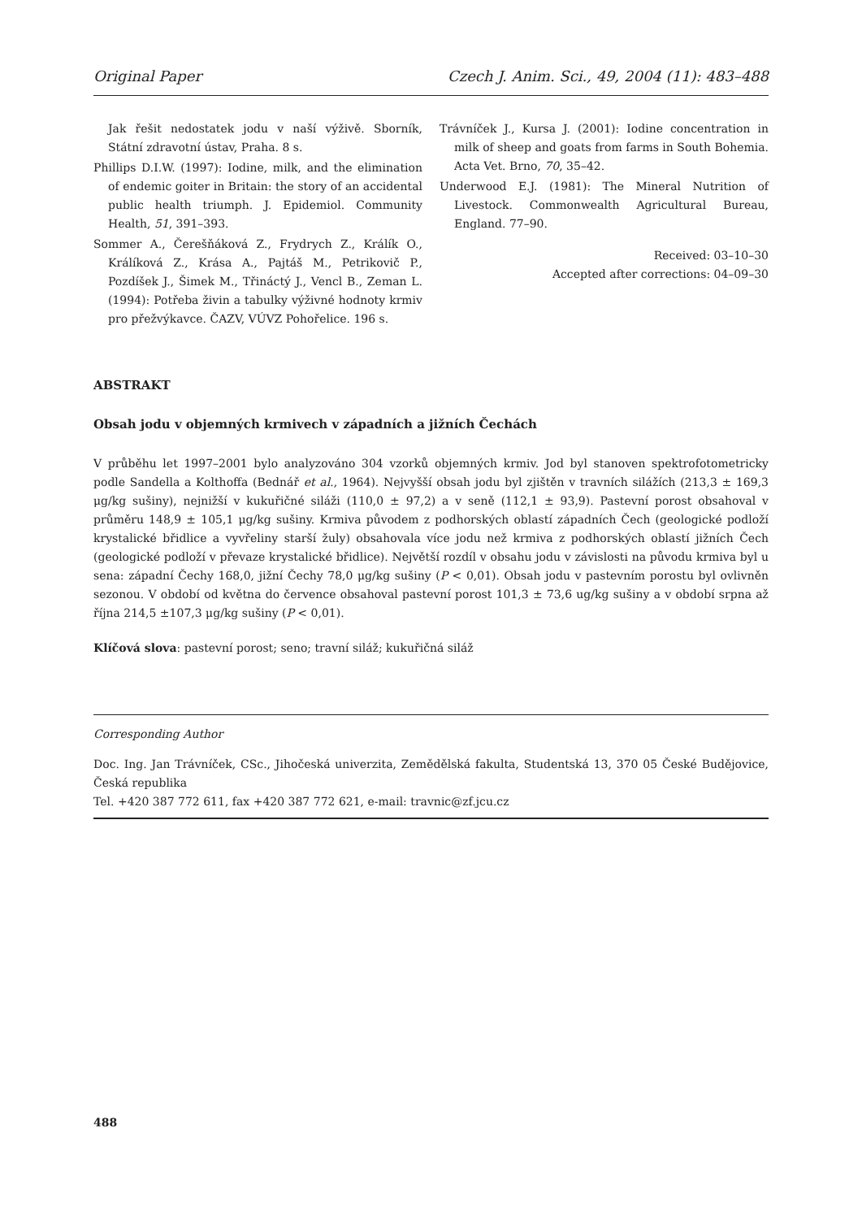Original Paper Czech J. Anim. Sci., 49, 2004 (11): 483–488
Jak řešit nedostatek jodu v naší výživě. Sborník, Státní zdravotní ústav, Praha. 8 s.
Phillips D.I.W. (1997): Iodine, milk, and the elimination of endemic goiter in Britain: the story of an accidental public health triumph. J. Epidemiol. Community Health, 51, 391–393.
Sommer A., Čerešňáková Z., Frydrych Z., Králík O., Králíková Z., Krása A., Pajtáš M., Petrikovič P., Pozdíšek J., Šimek M., Třináctý J., Vencl B., Zeman L. (1994): Potřeba živin a tabulky výživné hodnoty krmiv pro přežvýkavce. ČAZV, VÚVZ Pohořelice. 196 s.
Trávníček J., Kursa J. (2001): Iodine concentration in milk of sheep and goats from farms in South Bohemia. Acta Vet. Brno, 70, 35–42.
Underwood E.J. (1981): The Mineral Nutrition of Livestock. Commonwealth Agricultural Bureau, England. 77–90.
Received: 03–10–30
Accepted after corrections: 04–09–30
ABSTRAKT
Obsah jodu v objemných krmivech v západních a jižních Čechách
V průběhu let 1997–2001 bylo analyzováno 304 vzorků objemných krmiv. Jod byl stanoven spektrofotometricky podle Sandella a Kolthoffa (Bednář et al., 1964). Nejvyšší obsah jodu byl zjištěn v travních silážích (213,3 ± 169,3 μg/kg sušiny), nejnižší v kukuřičné siláži (110,0 ± 97,2) a v seně (112,1 ± 93,9). Pastevní porost obsahoval v průměru 148,9 ± 105,1 μg/kg sušiny. Krmiva původem z podhorských oblastí západních Čech (geologické podloží krystalické břidlice a vyvřeliny starší žuly) obsahovala více jodu než krmiva z podhorských oblastí jižních Čech (geologické podloží v převaze krystalické břidlice). Největší rozdíl v obsahu jodu v závislosti na původu krmiva byl u sena: západní Čechy 168,0, jižní Čechy 78,0 μg/kg sušiny (P < 0,01). Obsah jodu v pastevním porostu byl ovlivněn sezonou. V období od května do července obsahoval pastevní porost 101,3 ± 73,6 ug/kg sušiny a v období srpna až října 214,5 ±107,3 μg/kg sušiny (P < 0,01).
Klíčová slova: pastevní porost; seno; travní siláž; kukuřičná siláž
Corresponding Author
Doc. Ing. Jan Trávníček, CSc., Jihočeská univerzita, Zemědělská fakulta, Studentská 13, 370 05 České Budějovice, Česká republika
Tel. +420 387 772 611, fax +420 387 772 621, e-mail: travnic@zf.jcu.cz
488